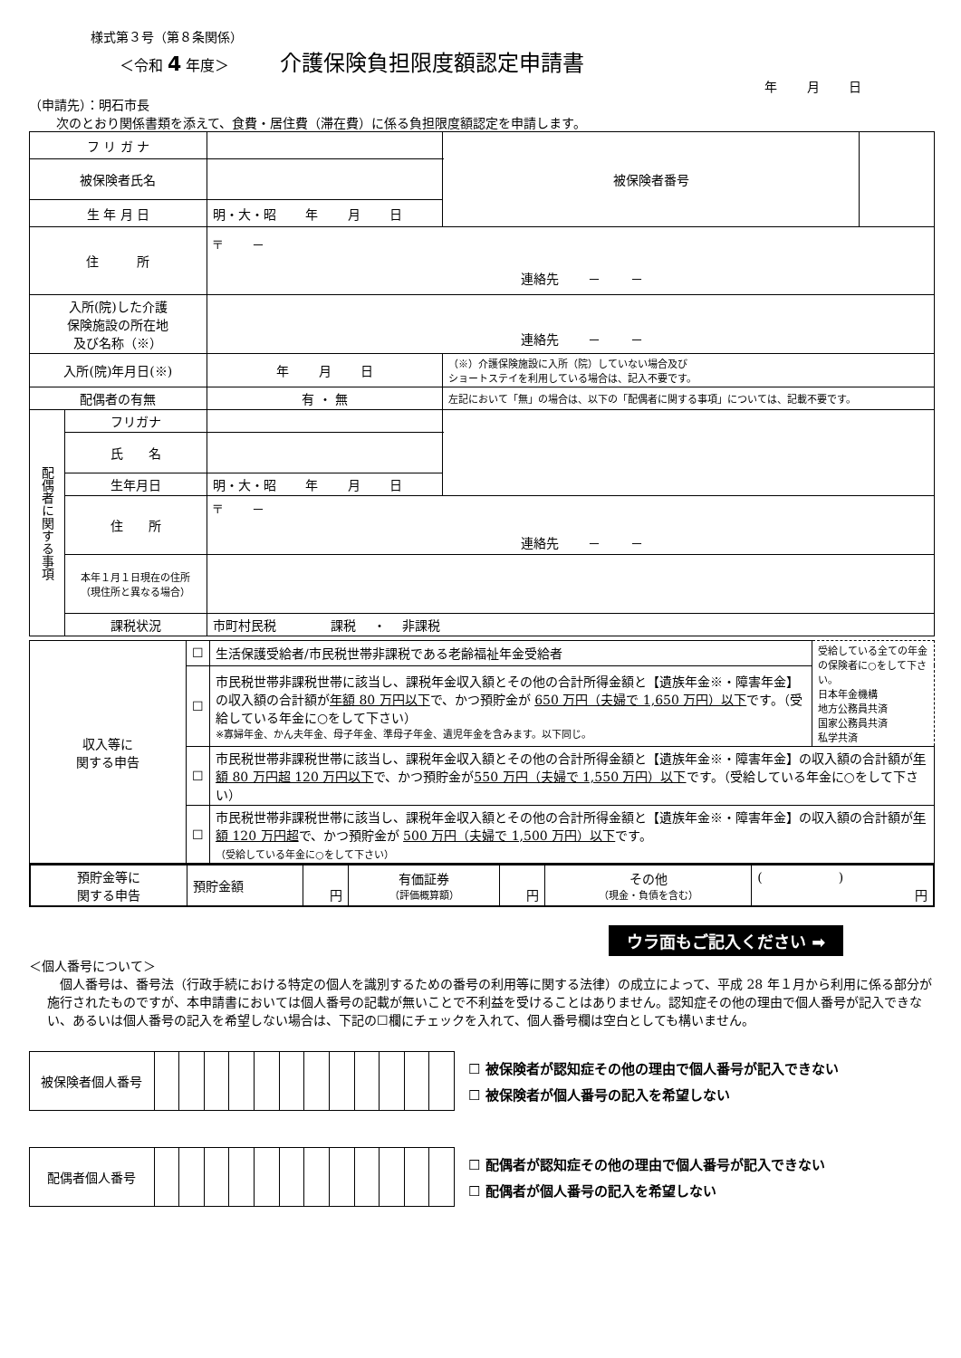様式第３号（第８条関係）
＜令和 4 年度＞ 介護保険負担限度額認定申請書
年　　 月　　 日
（申請先）：明石市長
次のとおり関係書類を添えて、食費・居住費（滞在費）に係る負担限度額認定を申請します。
| フ リ ガ ナ | | | 被保険者番号 | |
| 被保険者氏名 | | | | |
| 生 年 月 日 | | 明・大・昭 年 月 日 | | |
| 住 所 | | 〒 － 連絡先 － － | | |
| 入所(院)した介護 保険施設の所在地 及び名称（※） | | 連絡先 － － | | |
| 入所(院)年月日(※) | | 年 月 日 | （※）介護保険施設に入所（院）していない場合及び ショートステイを利用している場合は、記入不要です。 | |
| 配偶者の有無 | | 有 ・ 無 | 左記において「無」の場合は、以下の「配偶者に関する事項」については、記載不要です。 | |
| 配偶者に関する事項 | フリガナ | | | |
| | 氏 名 | | | |
| | 生年月日 | 明・大・昭 年 月 日 | | |
| | 住 所 | 〒 － 連絡先 － － | | |
| | 本年１月１日現在の住所 （現住所と異なる場合） | | | |
| | 課税状況 | 市町村民税 課税 ・ 非課税 | | |
| 収入等に 関する申告 | ☐ | 生活保護受給者/市民税世帯非課税である老齢福祉年金受給者 | 受給している全ての年金の保険者に○をして下さい。 日本年金機構 地方公務員共済 国家公務員共済 私学共済 |
| | ☐ | 市民税世帯非課税世帯に該当し、課税年金収入額とその他の合計所得金額と【遺族年金※・障害年金】の収入額の合計額が 年額 80 万円以下 で、かつ預貯金が 650 万円（夫婦で 1,650 万円）以下 です。（受給している年金に○をして下さい） ※寡婦年金、かん夫年金、母子年金、準母子年金、遺児年金を含みます。以下同じ。 | |
| | ☐ | 市民税世帯非課税世帯に該当し、課税年金収入額とその他の合計所得金額と【遺族年金※・障害年金】の収入額の合計額が 年額 80 万円超 120 万円以下 で、かつ預貯金が 550 万円（夫婦で 1,550 万円）以下 です。（受給している年金に○をして下さい） | |
| | ☐ | 市民税世帯非課税世帯に該当し、課税年金収入額とその他の合計所得金額と【遺族年金※・障害年金】の収入額の合計額が 年額 120 万円超 で、かつ預貯金が 500 万円（夫婦で 1,500 万円）以下 です。 （受給している年金に○をして下さい） | |
| 預貯金等に 関する申告 | 預貯金額 | 円 | 有価証券 （評価概算額） | 円 | その他 （現金・負債を含む） | ( ) 円 |
ウラ面もご記入ください ➡
＜個人番号について＞
　個人番号は、番号法（行政手続における特定の個人を識別するための番号の利用等に関する法律）の成立によって、平成 28 年１月から利用に係る部分が施行されたものですが、本申請書においては個人番号の記載が無いことで不利益を受けることはありません。認知症その他の理由で個人番号が記入できない、あるいは個人番号の記入を希望しない場合は、下記の☐欄にチェックを入れて、個人番号欄は空白としても構いません。
| 被保険者個人番号 | | | | | | | | | | | | |
☐ 被保険者が認知症その他の理由で個人番号が記入できない
☐ 被保険者が個人番号の記入を希望しない
| 配偶者個人番号 | | | | | | | | | | | | |
☐ 配偶者が認知症その他の理由で個人番号が記入できない
☐ 配偶者が個人番号の記入を希望しない